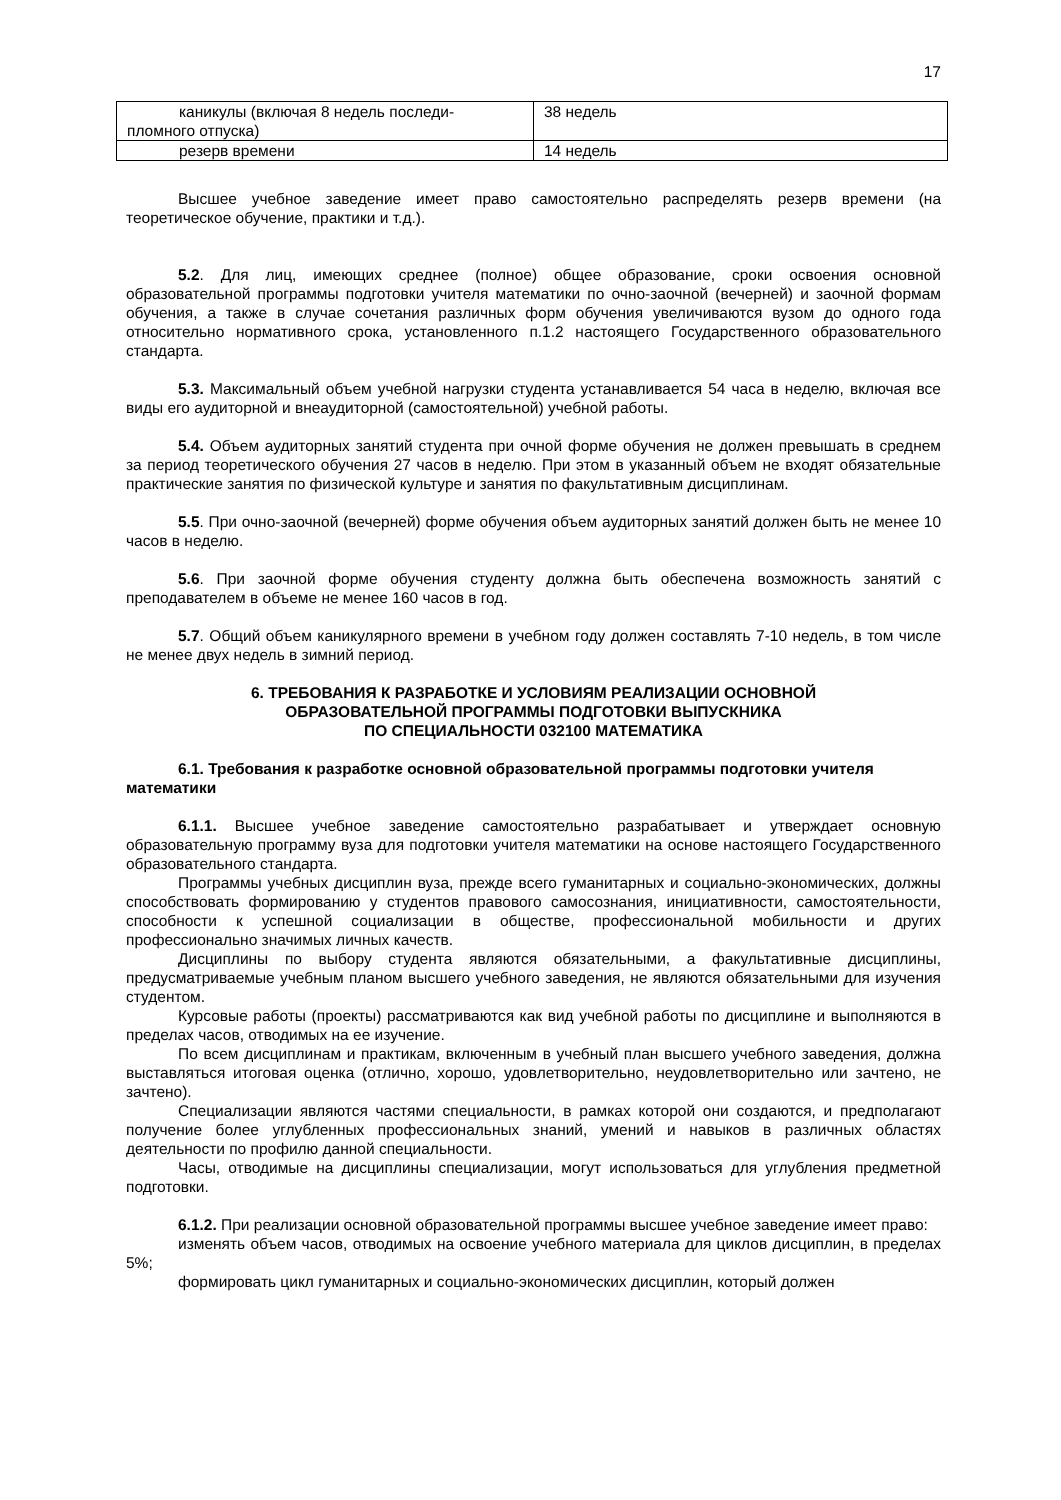17
| каникулы (включая 8 недель последи- пломного отпуска) | 38 недель |
| резерв времени | 14 недель |
Высшее учебное заведение имеет право самостоятельно распределять резерв времени (на теоретическое обучение, практики и т.д.).
5.2. Для лиц, имеющих среднее (полное) общее образование, сроки освоения основной образовательной программы подготовки учителя математики по очно-заочной (вечерней) и заочной формам обучения, а также в случае сочетания различных форм обучения увеличиваются вузом до одного года относительно нормативного срока, установленного п.1.2 настоящего Государственного образовательного стандарта.
5.3. Максимальный объем учебной нагрузки студента устанавливается 54 часа в неделю, включая все виды его аудиторной и внеаудиторной (самостоятельной) учебной работы.
5.4. Объем аудиторных занятий студента при очной форме обучения не должен превышать в среднем за период теоретического обучения 27 часов в неделю. При этом в указанный объем не входят обязательные практические занятия по физической культуре и занятия по факультативным дисциплинам.
5.5. При очно-заочной (вечерней) форме обучения объем аудиторных занятий должен быть не менее 10 часов в неделю.
5.6. При заочной форме обучения студенту должна быть обеспечена возможность занятий с преподавателем в объеме не менее 160 часов в год.
5.7. Общий объем каникулярного времени в учебном году должен составлять 7-10 недель, в том числе не менее двух недель в зимний период.
6. ТРЕБОВАНИЯ К РАЗРАБОТКЕ И УСЛОВИЯМ РЕАЛИЗАЦИИ ОСНОВНОЙ
ОБРАЗОВАТЕЛЬНОЙ ПРОГРАММЫ ПОДГОТОВКИ ВЫПУСКНИКА
ПО СПЕЦИАЛЬНОСТИ 032100 МАТЕМАТИКА
6.1. Требования к разработке основной образовательной программы подготовки учителя математики
6.1.1. Высшее учебное заведение самостоятельно разрабатывает и утверждает основную образовательную программу вуза для подготовки учителя математики на основе настоящего Государственного образовательного стандарта.
Программы учебных дисциплин вуза, прежде всего гуманитарных и социально-экономических, должны способствовать формированию у студентов правового самосознания, инициативности, самостоятельности, способности к успешной социализации в обществе, профессиональной мобильности и других профессионально значимых личных качеств.
Дисциплины по выбору студента являются обязательными, а факультативные дисциплины, предусматриваемые учебным планом высшего учебного заведения, не являются обязательными для изучения студентом.
Курсовые работы (проекты) рассматриваются как вид учебной работы по дисциплине и выполняются в пределах часов, отводимых на ее изучение.
По всем дисциплинам и практикам, включенным в учебный план высшего учебного заведения, должна выставляться итоговая оценка (отлично, хорошо, удовлетворительно, неудовлетворительно или зачтено, не зачтено).
Специализации являются частями специальности, в рамках которой они создаются, и предполагают получение более углубленных профессиональных знаний, умений и навыков в различных областях деятельности по профилю данной специальности.
Часы, отводимые на дисциплины специализации, могут использоваться для углубления предметной подготовки.
6.1.2. При реализации основной образовательной программы высшее учебное заведение имеет право:
изменять объем часов, отводимых на освоение учебного материала для циклов дисциплин, в пределах 5%;
формировать цикл гуманитарных и социально-экономических дисциплин, который должен